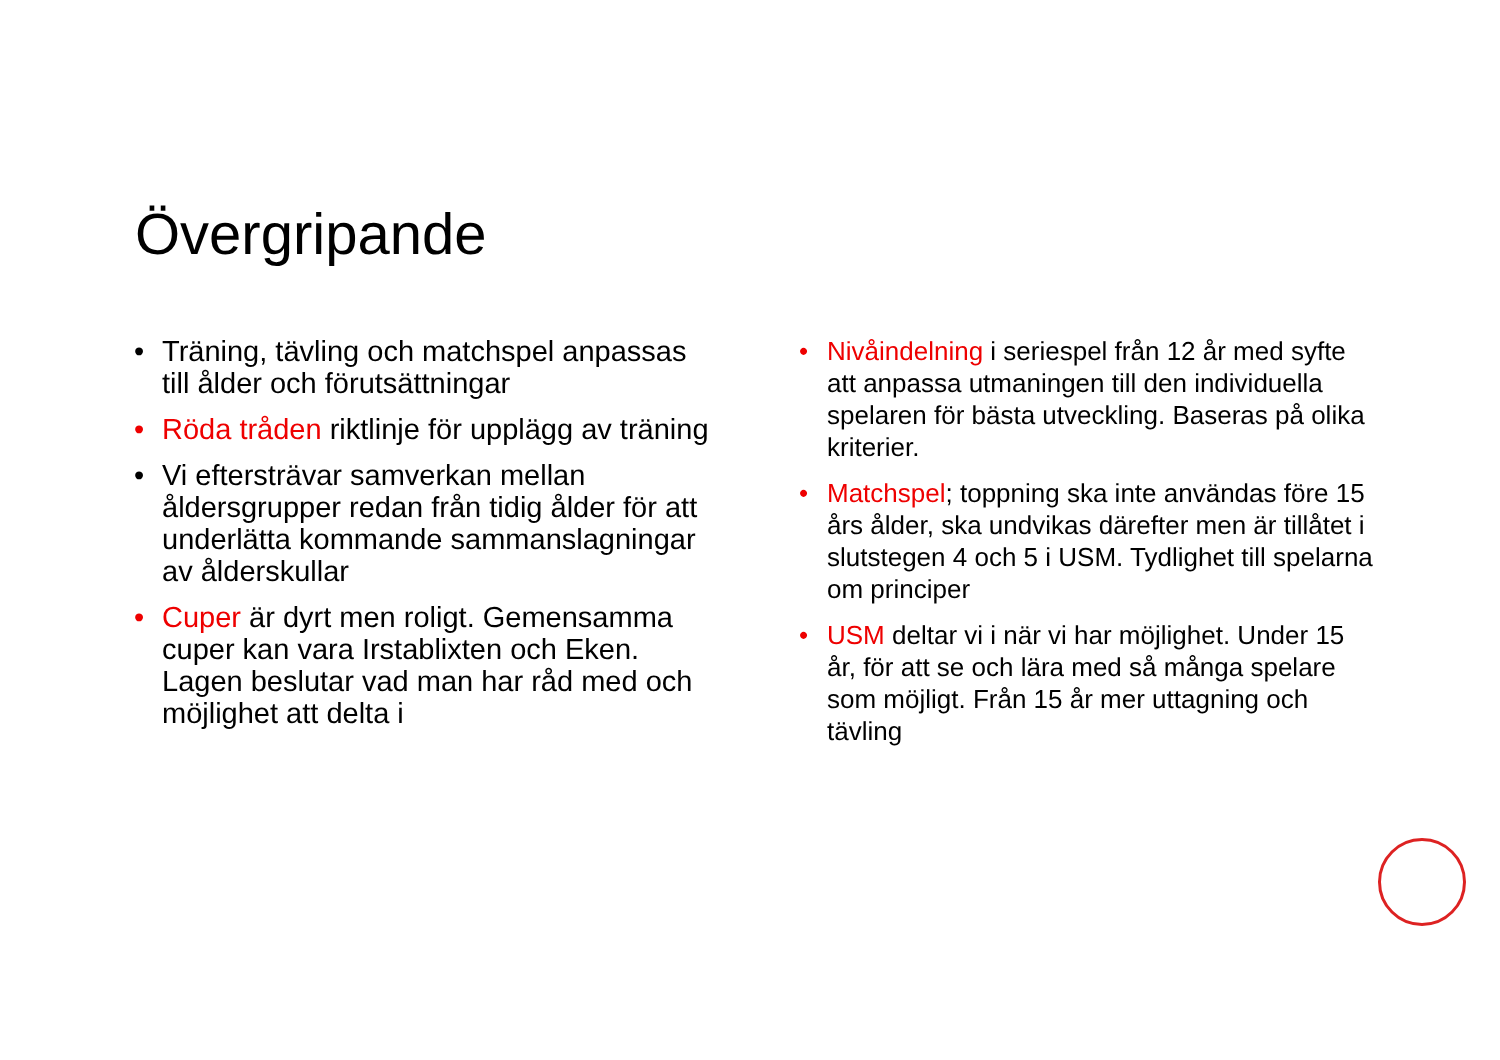Övergripande
• Träning, tävling och matchspel anpassas till ålder och förutsättningar
• Röda tråden riktlinje för upplägg av träning
• Vi eftersträvar samverkan mellan åldersgrupper redan från tidig ålder för att underlätta kommande sammanslagningar av ålderskullar
• Cuper är dyrt men roligt. Gemensamma cuper kan vara Irstablixten och Eken. Lagen beslutar vad man har råd med och möjlighet att delta i
• Nivåindelning i seriespel från 12 år med syfte att anpassa utmaningen till den individuella spelaren för bästa utveckling. Baseras på olika kriterier.
• Matchspel; toppning ska inte användas före 15 års ålder, ska undvikas därefter men är tillåtet i slutstegen 4 och 5 i USM. Tydlighet till spelarna om principer
• USM deltar vi i när vi har möjlighet. Under 15 år, för att se och lära med så många spelare som möjligt. Från 15 år mer uttagning och tävling